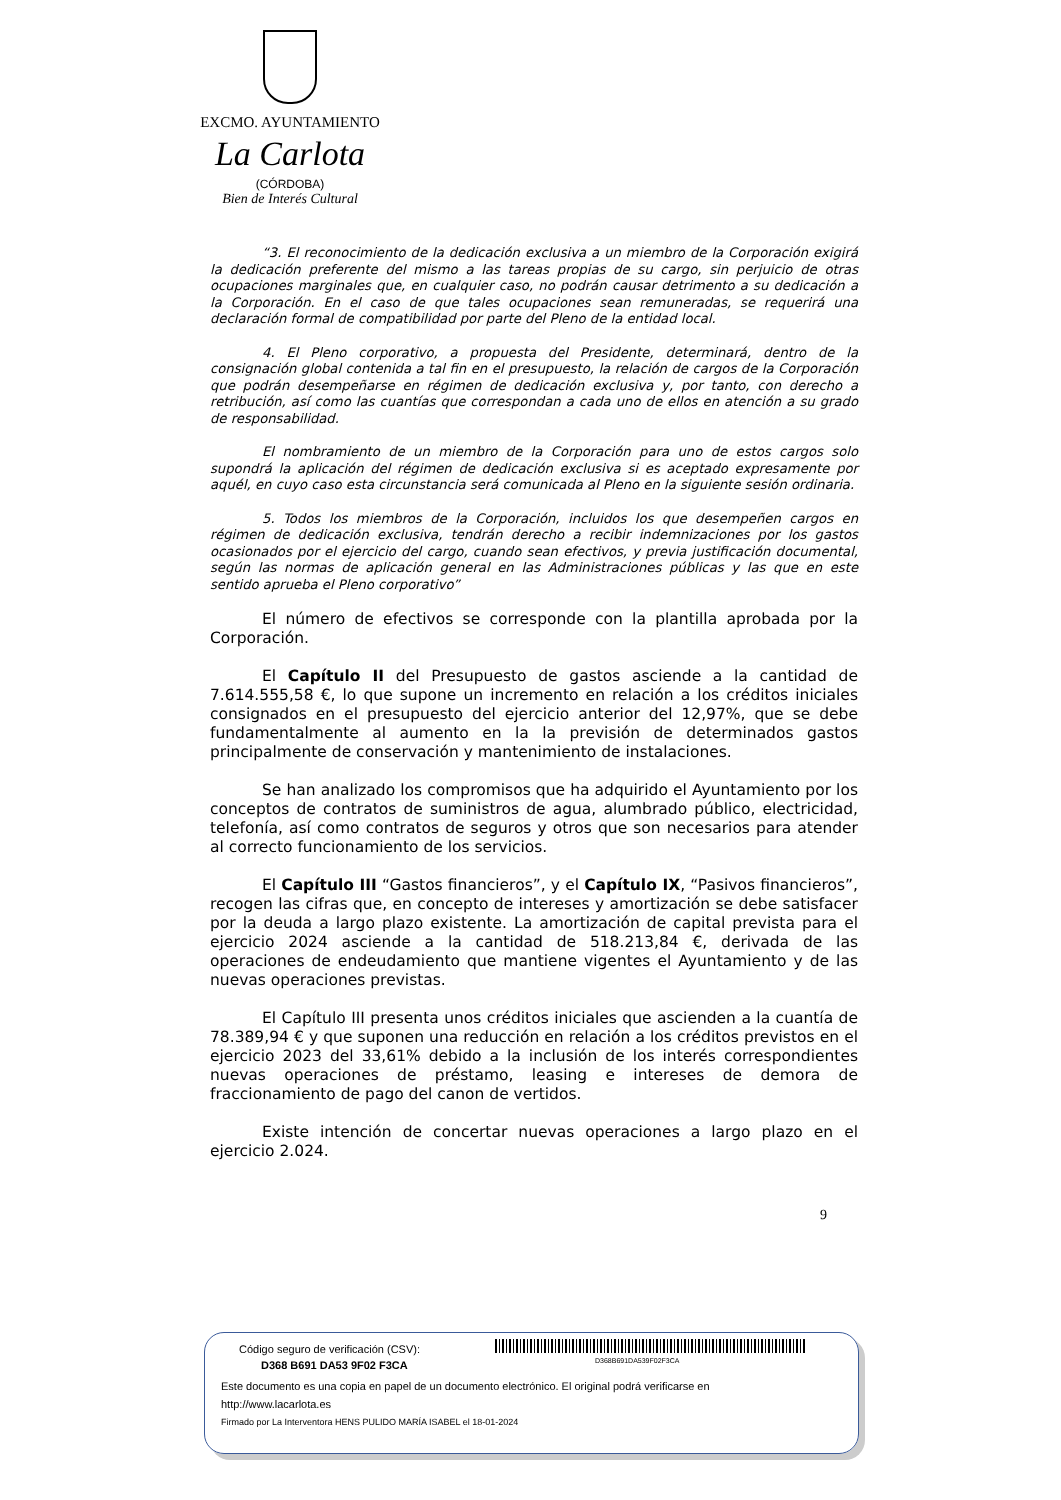EXCMO. AYUNTAMIENTO
La Carlota
(CÓRDOBA)
Bien de Interés Cultural
“3. El reconocimiento de la dedicación exclusiva a un miembro de la Corporación exigirá la dedicación preferente del mismo a las tareas propias de su cargo, sin perjuicio de otras ocupaciones marginales que, en cualquier caso, no podrán causar detrimento a su dedicación a la Corporación. En el caso de que tales ocupaciones sean remuneradas, se requerirá una declaración formal de compatibilidad por parte del Pleno de la entidad local.
4. El Pleno corporativo, a propuesta del Presidente, determinará, dentro de la consignación global contenida a tal fin en el presupuesto, la relación de cargos de la Corporación que podrán desempeñarse en régimen de dedicación exclusiva y, por tanto, con derecho a retribución, así como las cuantías que correspondan a cada uno de ellos en atención a su grado de responsabilidad.
El nombramiento de un miembro de la Corporación para uno de estos cargos solo supondrá la aplicación del régimen de dedicación exclusiva si es aceptado expresamente por aquél, en cuyo caso esta circunstancia será comunicada al Pleno en la siguiente sesión ordinaria.
5. Todos los miembros de la Corporación, incluidos los que desempeñen cargos en régimen de dedicación exclusiva, tendrán derecho a recibir indemnizaciones por los gastos ocasionados por el ejercicio del cargo, cuando sean efectivos, y previa justificación documental, según las normas de aplicación general en las Administraciones públicas y las que en este sentido aprueba el Pleno corporativo”
El número de efectivos se corresponde con la plantilla aprobada por la Corporación.
El Capítulo II del Presupuesto de gastos asciende a la cantidad de 7.614.555,58 €, lo que supone un incremento en relación a los créditos iniciales consignados en el presupuesto del ejercicio anterior del 12,97%, que se debe fundamentalmente al aumento en la la previsión de determinados gastos principalmente de conservación y mantenimiento de instalaciones.
Se han analizado los compromisos que ha adquirido el Ayuntamiento por los conceptos de contratos de suministros de agua, alumbrado público, electricidad, telefonía, así como contratos de seguros y otros que son necesarios para atender al correcto funcionamiento de los servicios.
El Capítulo III “Gastos financieros”, y el Capítulo IX, “Pasivos financieros”, recogen las cifras que, en concepto de intereses y amortización se debe satisfacer por la deuda a largo plazo existente. La amortización de capital prevista para el ejercicio 2024 asciende a la cantidad de 518.213,84 €, derivada de las operaciones de endeudamiento que mantiene vigentes el Ayuntamiento y de las nuevas operaciones previstas.
El Capítulo III presenta unos créditos iniciales que ascienden a la cuantía de 78.389,94 € y que suponen una reducción en relación a los créditos previstos en el ejercicio 2023 del 33,61% debido a la inclusión de los interés correspondientes nuevas operaciones de préstamo, leasing e intereses de demora de fraccionamiento de pago del canon de vertidos.
Existe intención de concertar nuevas operaciones a largo plazo en el ejercicio 2.024.
9
D368B691DA539F02F3CA
Código seguro de verificación (CSV):
D368 B691 DA53 9F02 F3CA
Este documento es una copia en papel de un documento electrónico. El original podrá verificarse en
http://www.lacarlota.es
Firmado por La Interventora HENS PULIDO MARÍA ISABEL el 18-01-2024